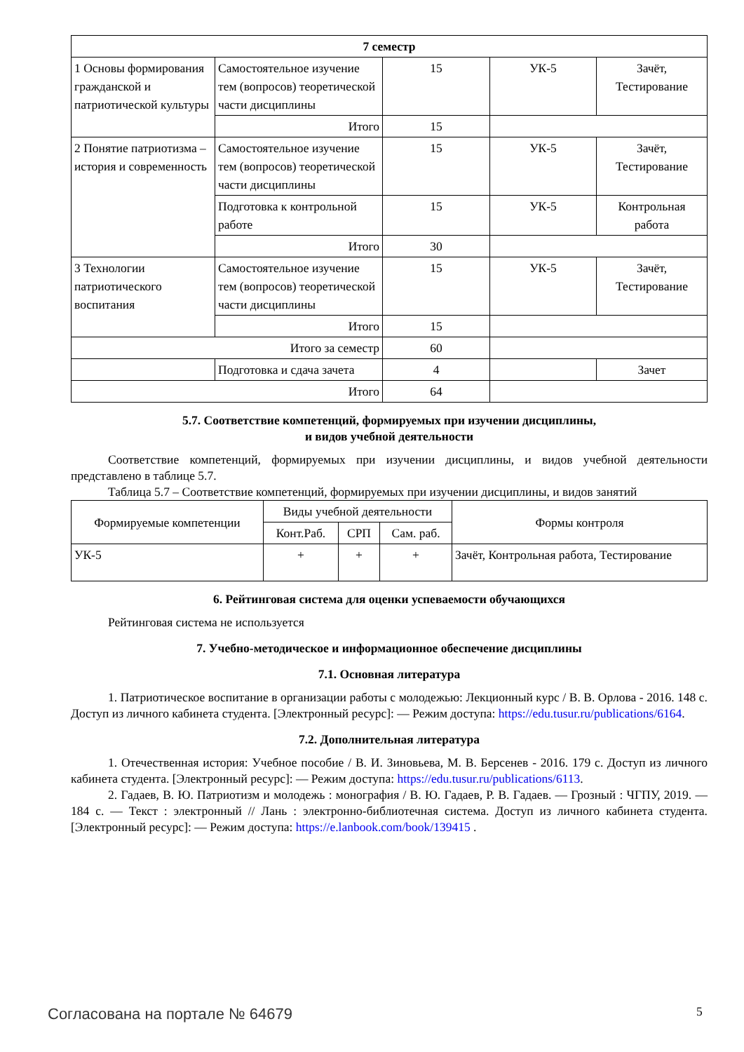| 7 семестр | | | | |
| --- | --- | --- | --- | --- |
| 1 Основы формирования гражданской и патриотической культуры | Самостоятельное изучение тем (вопросов) теоретической части дисциплины | 15 | УК-5 | Зачёт, Тестирование |
| | Итого | 15 | | |
| 2 Понятие патриотизма – история и современность | Самостоятельное изучение тем (вопросов) теоретической части дисциплины | 15 | УК-5 | Зачёт, Тестирование |
| | Подготовка к контрольной работе | 15 | УК-5 | Контрольная работа |
| | Итого | 30 | | |
| 3 Технологии патриотического воспитания | Самостоятельное изучение тем (вопросов) теоретической части дисциплины | 15 | УК-5 | Зачёт, Тестирование |
| | Итого | 15 | | |
| Итого за семестр | | 60 | | |
| | Подготовка и сдача зачета | 4 | | Зачет |
| Итого | | 64 | | |
5.7. Соответствие компетенций, формируемых при изучении дисциплины,
и видов учебной деятельности
Соответствие компетенций, формируемых при изучении дисциплины, и видов учебной деятельности представлено в таблице 5.7.
Таблица 5.7 – Соответствие компетенций, формируемых при изучении дисциплины, и видов занятий
| Формируемые компетенции | Виды учебной деятельности | | | Формы контроля |
| --- | --- | --- | --- | --- |
| | Конт.Раб. | СРП | Сам. раб. | |
| УК-5 | + | + | + | Зачёт, Контрольная работа, Тестирование |
6. Рейтинговая система для оценки успеваемости обучающихся
Рейтинговая система не используется
7. Учебно-методическое и информационное обеспечение дисциплины
7.1. Основная литература
1. Патриотическое воспитание в организации работы с молодежью: Лекционный курс / В. В. Орлова - 2016. 148 с. Доступ из личного кабинета студента. [Электронный ресурс]: — Режим доступа: https://edu.tusur.ru/publications/6164.
7.2. Дополнительная литература
1. Отечественная история: Учебное пособие / В. И. Зиновьева, М. В. Берсенев - 2016. 179 с. Доступ из личного кабинета студента. [Электронный ресурс]: — Режим доступа: https://edu.tusur.ru/publications/6113.
2. Гадаев, В. Ю. Патриотизм и молодежь : монография / В. Ю. Гадаев, Р. В. Гадаев. — Грозный : ЧГПУ, 2019. — 184 с. — Текст : электронный // Лань : электронно-библиотечная система. Доступ из личного кабинета студента. [Электронный ресурс]: — Режим доступа: https://e.lanbook.com/book/139415 .
Согласована на портале № 64679 5